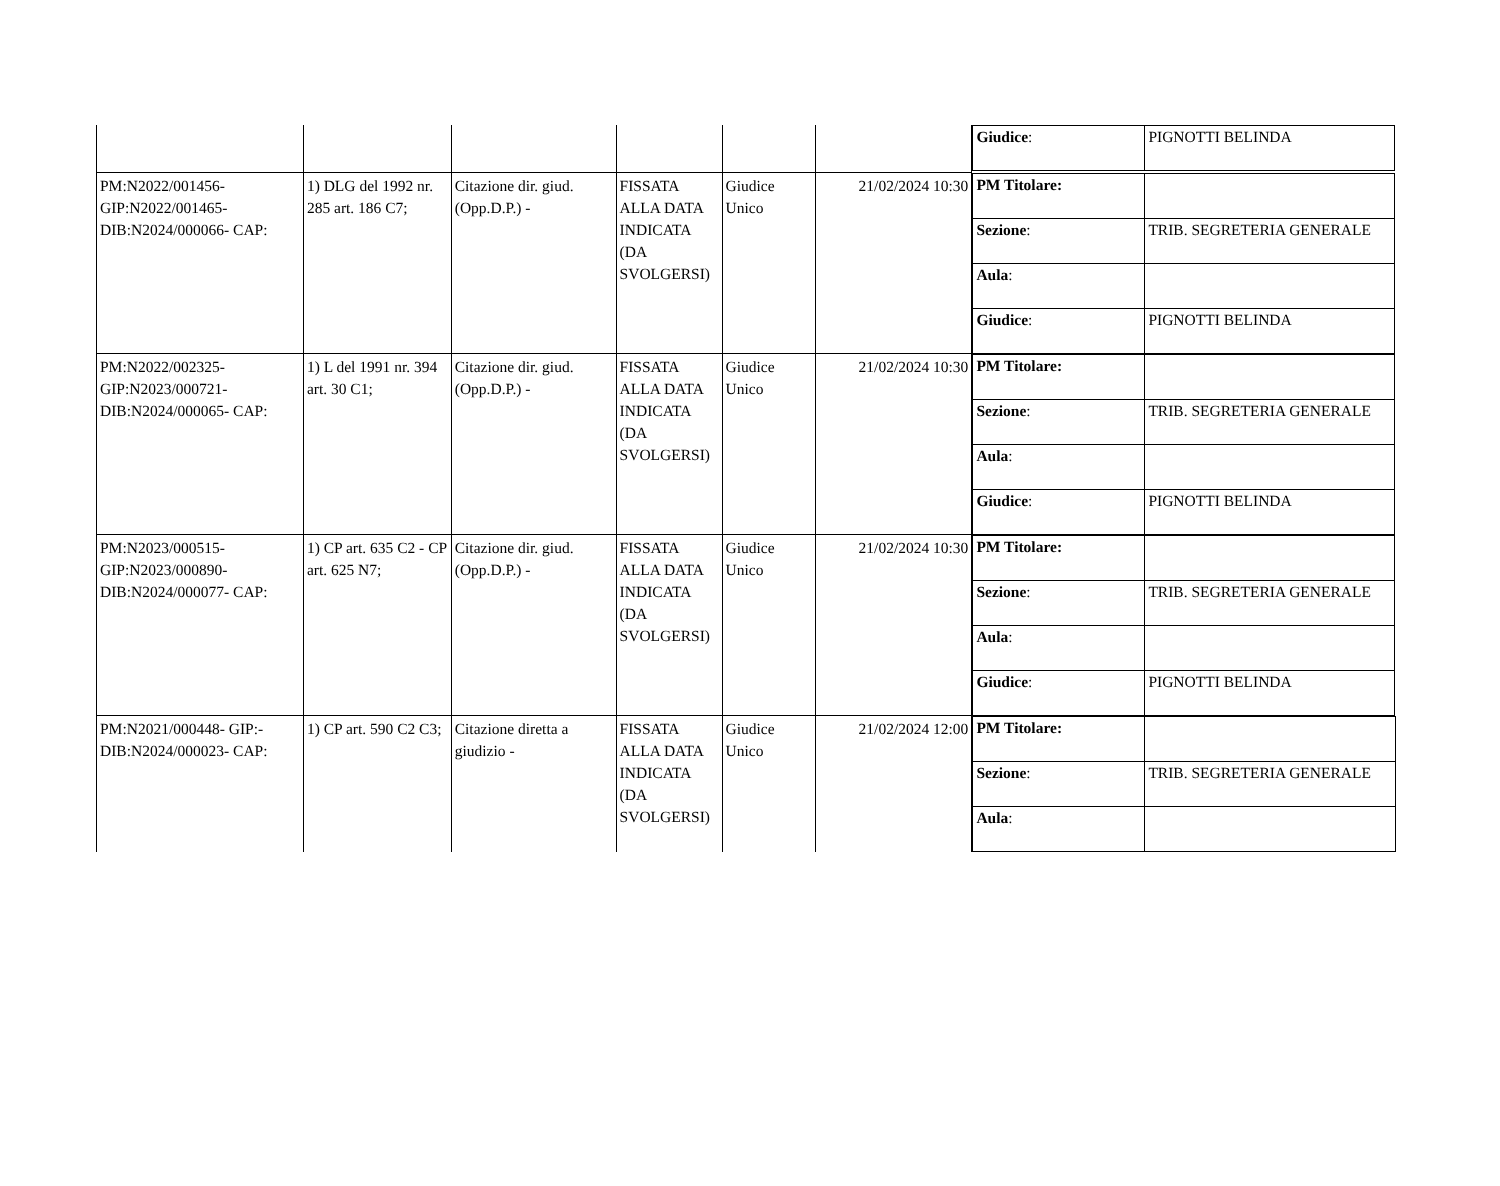| | | | | | | / Giudice : / PIGNOTTI BELINDA / |
| PM:N2022/001456- GIP:N2022/001465- DIB:N2024/000066- CAP: | 1) DLG del 1992 nr. 285 art. 186 C7; | Citazione dir. giud.(Opp.D.P.) - | FISSATA ALLA DATA INDICATA (DA SVOLGERSI) | Giudice Unico | 21/02/2024 10:30 | / PM Titolare: / / / Sezione : / TRIB. SEGRETERIA GENERALE / / Aula : / / / Giudice : / PIGNOTTI BELINDA / |
| PM:N2022/002325- GIP:N2023/000721- DIB:N2024/000065- CAP: | 1) L del 1991 nr. 394 art. 30 C1; | Citazione dir. giud.(Opp.D.P.) - | FISSATA ALLA DATA INDICATA (DA SVOLGERSI) | Giudice Unico | 21/02/2024 10:30 | / PM Titolare: / / / Sezione : / TRIB. SEGRETERIA GENERALE / / Aula : / / / Giudice : / PIGNOTTI BELINDA / |
| PM:N2023/000515- GIP:N2023/000890- DIB:N2024/000077- CAP: | 1) CP art. 635 C2 - CP art. 625 N7; | Citazione dir. giud.(Opp.D.P.) - | FISSATA ALLA DATA INDICATA (DA SVOLGERSI) | Giudice Unico | 21/02/2024 10:30 | / PM Titolare: / / / Sezione : / TRIB. SEGRETERIA GENERALE / / Aula : / / / Giudice : / PIGNOTTI BELINDA / |
| PM:N2021/000448- GIP:- DIB:N2024/000023- CAP: | 1) CP art. 590 C2 C3; | Citazione diretta a giudizio - | FISSATA ALLA DATA INDICATA (DA SVOLGERSI) | Giudice Unico | 21/02/2024 12:00 | / PM Titolare: / / / Sezione : / TRIB. SEGRETERIA GENERALE / / Aula : / / |